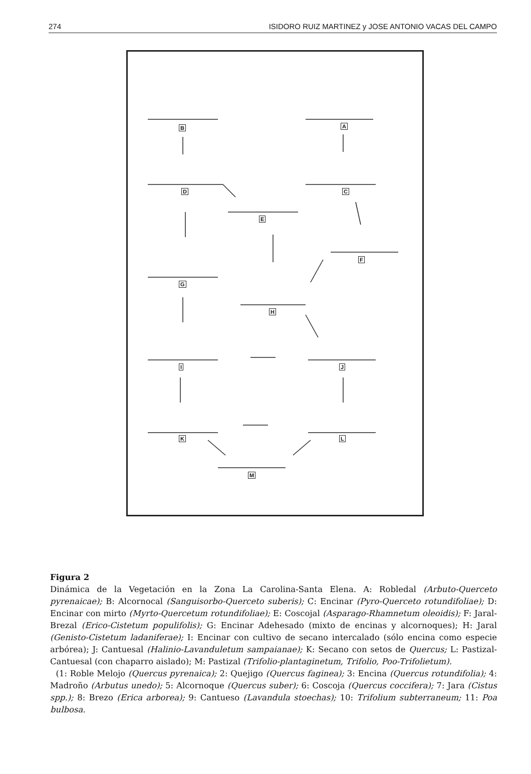274 ISIDORO RUIZ MARTINEZ y JOSE ANTONIO VACAS DEL CAMPO
B A
D C
E
F
G
H
I J
K L
M
Figura 2
Dinámica de la Vegetación en la Zona La Carolina-Santa Elena. A: Robledal (Arbuto-Querceto pyrenaicae); B: Alcornocal (Sanguisorbo-Querceto suberis); C: Encinar (Pyro-Querceto rotundifoliae); D: Encinar con mirto (Myrto-Quercetum rotundifoliae); E: Coscojal (Asparago-Rhamnetum oleoidis); F: Jaral-Brezal (Erico-Cistetum populifolis); G: Encinar Adehesado (mixto de encinas y alcornoques); H: Jaral (Genisto-Cistetum ladaniferae); I: Encinar con cultivo de secano intercalado (sólo encina como especie arbórea); J: Cantuesal (Halinio-Lavanduletum sampaianae); K: Secano con setos de Quercus; L: Pastizal-Cantuesal (con chaparro aislado); M: Pastizal (Trifolio-plantaginetum, Trifolio, Poo-Trifolietum).
(1: Roble Melojo (Quercus pyrenaica); 2: Quejigo (Quercus faginea); 3: Encina (Quercus rotundifolia); 4: Madroño (Arbutus unedo); 5: Alcornoque (Quercus suber); 6: Coscoja (Quercus coccifera); 7: Jara (Cistus spp.); 8: Brezo (Erica arborea); 9: Cantueso (Lavandula stoechas); 10: Trifolium subterraneum; 11: Poa bulbosa.